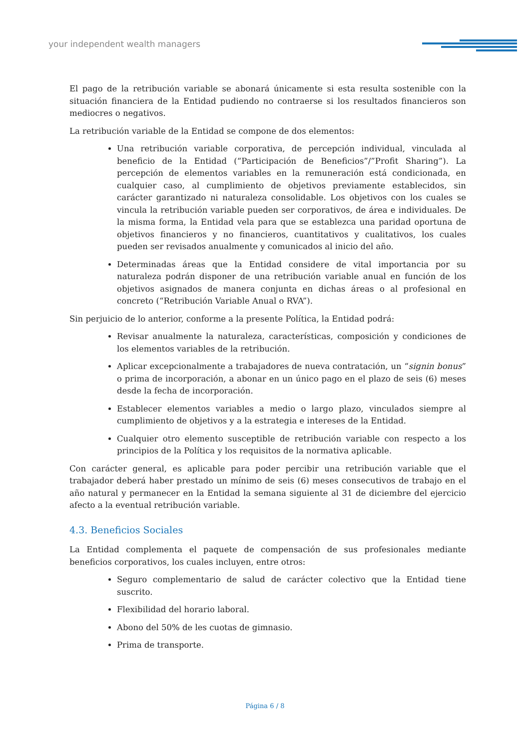your independent wealth managers
El pago de la retribución variable se abonará únicamente si esta resulta sostenible con la situación financiera de la Entidad pudiendo no contraerse si los resultados financieros son mediocres o negativos.
La retribución variable de la Entidad se compone de dos elementos:
Una retribución variable corporativa, de percepción individual, vinculada al beneficio de la Entidad (“Participación de Beneficios”/”Profit Sharing”). La percepción de elementos variables en la remuneración está condicionada, en cualquier caso, al cumplimiento de objetivos previamente establecidos, sin carácter garantizado ni naturaleza consolidable. Los objetivos con los cuales se vincula la retribución variable pueden ser corporativos, de área e individuales. De la misma forma, la Entidad vela para que se establezca una paridad oportuna de objetivos financieros y no financieros, cuantitativos y cualitativos, los cuales pueden ser revisados anualmente y comunicados al inicio del año.
Determinadas áreas que la Entidad considere de vital importancia por su naturaleza podrán disponer de una retribución variable anual en función de los objetivos asignados de manera conjunta en dichas áreas o al profesional en concreto (“Retribución Variable Anual o RVA”).
Sin perjuicio de lo anterior, conforme a la presente Política, la Entidad podrá:
Revisar anualmente la naturaleza, características, composición y condiciones de los elementos variables de la retribución.
Aplicar excepcionalmente a trabajadores de nueva contratación, un “signin bonus” o prima de incorporación, a abonar en un único pago en el plazo de seis (6) meses desde la fecha de incorporación.
Establecer elementos variables a medio o largo plazo, vinculados siempre al cumplimiento de objetivos y a la estrategia e intereses de la Entidad.
Cualquier otro elemento susceptible de retribución variable con respecto a los principios de la Política y los requisitos de la normativa aplicable.
Con carácter general, es aplicable para poder percibir una retribución variable que el trabajador deberá haber prestado un mínimo de seis (6) meses consecutivos de trabajo en el año natural y permanecer en la Entidad la semana siguiente al 31 de diciembre del ejercicio afecto a la eventual retribución variable.
4.3. Beneficios Sociales
La Entidad complementa el paquete de compensación de sus profesionales mediante beneficios corporativos, los cuales incluyen, entre otros:
Seguro complementario de salud de carácter colectivo que la Entidad tiene suscrito.
Flexibilidad del horario laboral.
Abono del 50% de les cuotas de gimnasio.
Prima de transporte.
Página 6 / 8